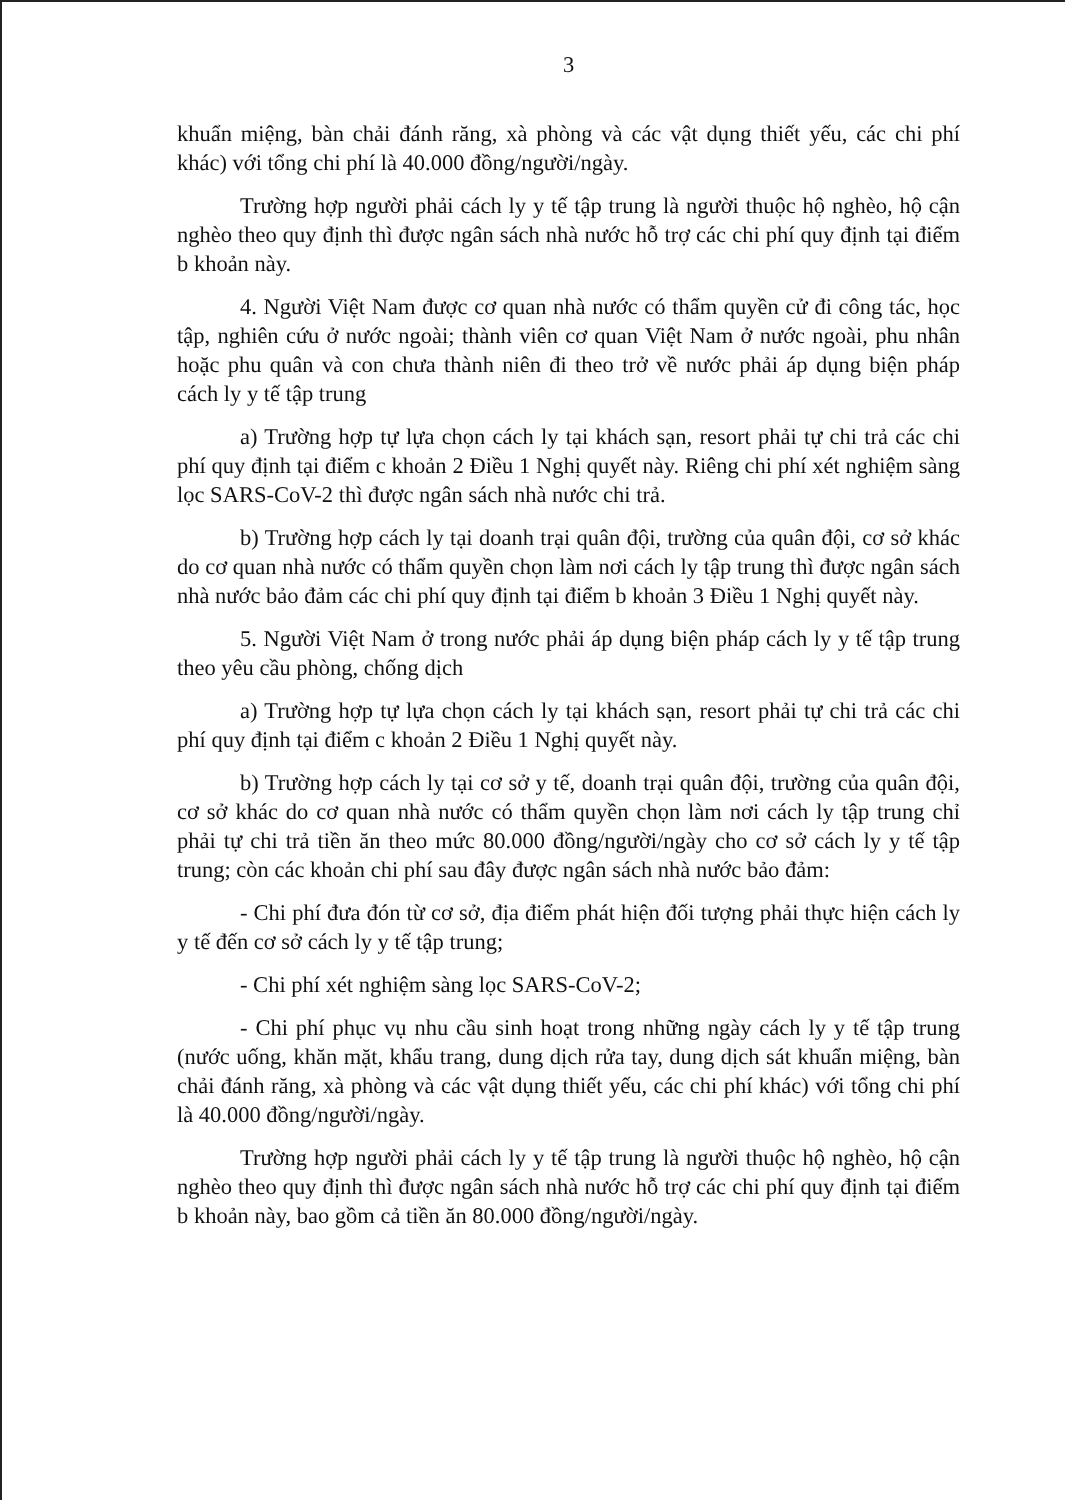3
khuẩn miệng, bàn chải đánh răng, xà phòng và các vật dụng thiết yếu, các chi phí khác) với tổng chi phí là 40.000 đồng/người/ngày.
Trường hợp người phải cách ly y tế tập trung là người thuộc hộ nghèo, hộ cận nghèo theo quy định thì được ngân sách nhà nước hỗ trợ các chi phí quy định tại điểm b khoản này.
4. Người Việt Nam được cơ quan nhà nước có thẩm quyền cử đi công tác, học tập, nghiên cứu ở nước ngoài; thành viên cơ quan Việt Nam ở nước ngoài, phu nhân hoặc phu quân và con chưa thành niên đi theo trở về nước phải áp dụng biện pháp cách ly y tế tập trung
a) Trường hợp tự lựa chọn cách ly tại khách sạn, resort phải tự chi trả các chi phí quy định tại điểm c khoản 2 Điều 1 Nghị quyết này. Riêng chi phí xét nghiệm sàng lọc SARS-CoV-2 thì được ngân sách nhà nước chi trả.
b) Trường hợp cách ly tại doanh trại quân đội, trường của quân đội, cơ sở khác do cơ quan nhà nước có thẩm quyền chọn làm nơi cách ly tập trung thì được ngân sách nhà nước bảo đảm các chi phí quy định tại điểm b khoản 3 Điều 1 Nghị quyết này.
5. Người Việt Nam ở trong nước phải áp dụng biện pháp cách ly y tế tập trung theo yêu cầu phòng, chống dịch
a) Trường hợp tự lựa chọn cách ly tại khách sạn, resort phải tự chi trả các chi phí quy định tại điểm c khoản 2 Điều 1 Nghị quyết này.
b) Trường hợp cách ly tại cơ sở y tế, doanh trại quân đội, trường của quân đội, cơ sở khác do cơ quan nhà nước có thẩm quyền chọn làm nơi cách ly tập trung chỉ phải tự chi trả tiền ăn theo mức 80.000 đồng/người/ngày cho cơ sở cách ly y tế tập trung; còn các khoản chi phí sau đây được ngân sách nhà nước bảo đảm:
- Chi phí đưa đón từ cơ sở, địa điểm phát hiện đối tượng phải thực hiện cách ly y tế đến cơ sở cách ly y tế tập trung;
- Chi phí xét nghiệm sàng lọc SARS-CoV-2;
- Chi phí phục vụ nhu cầu sinh hoạt trong những ngày cách ly y tế tập trung (nước uống, khăn mặt, khẩu trang, dung dịch rửa tay, dung dịch sát khuẩn miệng, bàn chải đánh răng, xà phòng và các vật dụng thiết yếu, các chi phí khác) với tổng chi phí là 40.000 đồng/người/ngày.
Trường hợp người phải cách ly y tế tập trung là người thuộc hộ nghèo, hộ cận nghèo theo quy định thì được ngân sách nhà nước hỗ trợ các chi phí quy định tại điểm b khoản này, bao gồm cả tiền ăn 80.000 đồng/người/ngày.